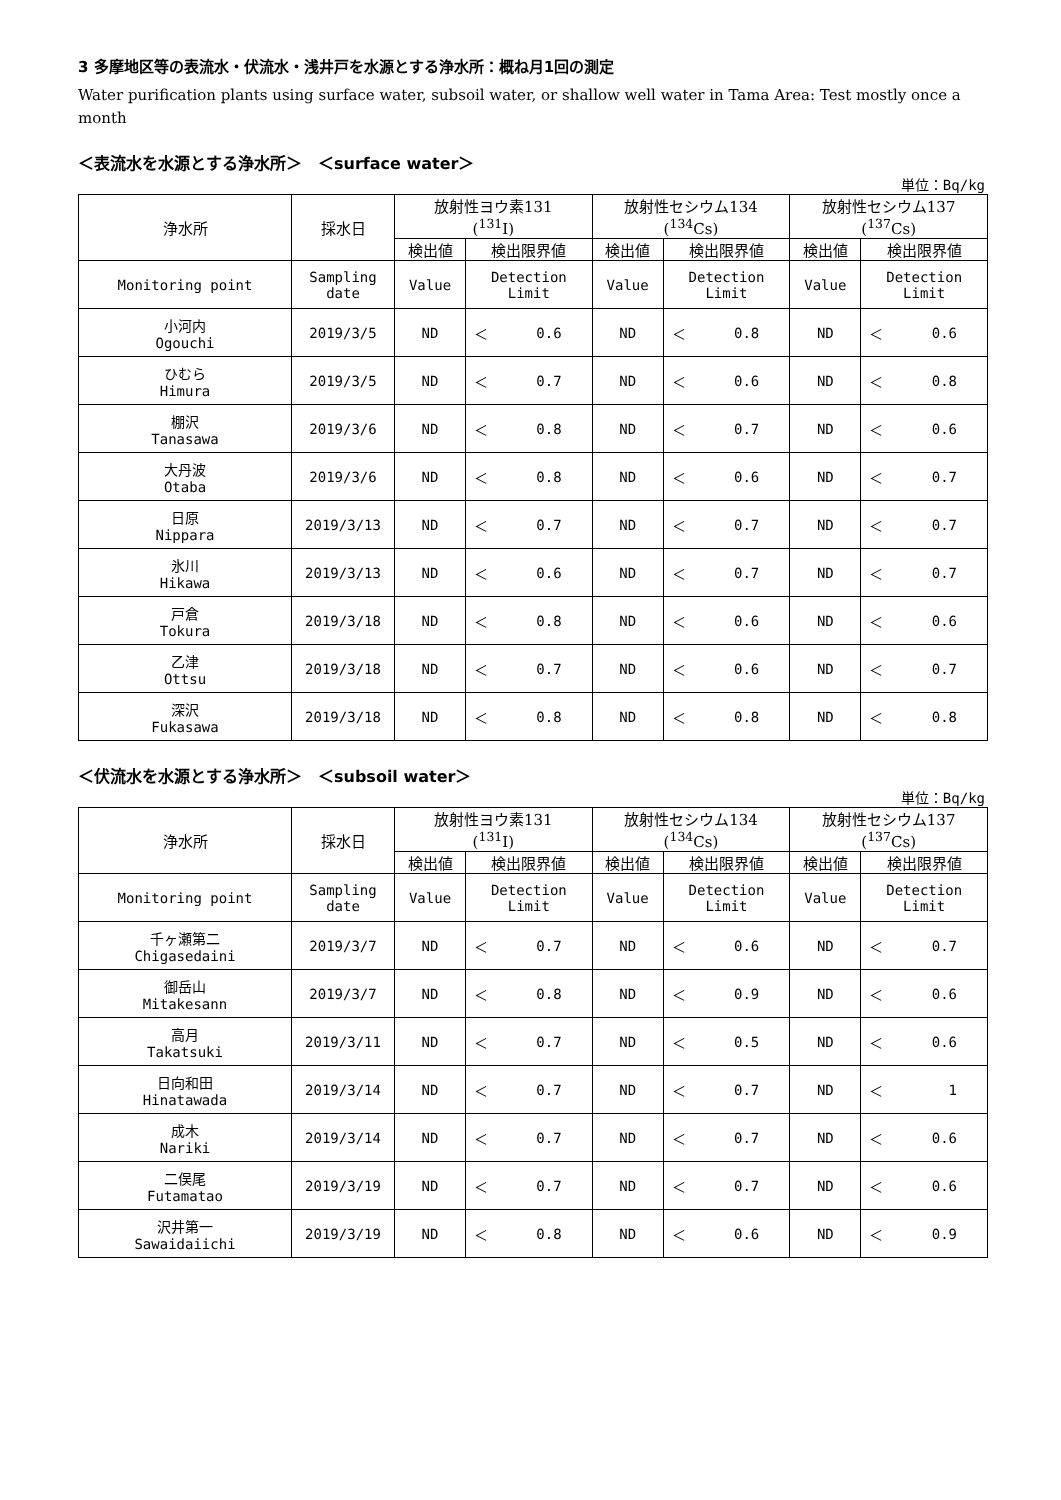3 多摩地区等の表流水・伏流水・浅井戸を水源とする浄水所：概ね月1回の測定
Water purification plants using surface water, subsoil water, or shallow well water in Tama Area: Test mostly once a month
＜表流水を水源とする浄水所＞　＜surface water＞
単位：Bq/kg
| 浄水所 | 採水日 | 放射性ヨウ素131 (<sup>131</sup>I) | | | 放射性セシウム134 (<sup>134</sup>Cs) | | | 放射性セシウム137 (<sup>137</sup>Cs) | | |
| --- | --- | --- | --- | --- | --- | --- | --- | --- | --- | --- |
| | | 検出値 | 検出限界値 | | 検出値 | 検出限界値 | | 検出値 | 検出限界値 | |
| Monitoring point | Sampling date | Value | Detection Limit | | Value | Detection Limit | | Value | Detection Limit | |
| 小河内 Ogouchi | 2019/3/5 | ND | ＜ | 0.6 | ND | ＜ | 0.8 | ND | ＜ | 0.6 |
| ひむら Himura | 2019/3/5 | ND | ＜ | 0.7 | ND | ＜ | 0.6 | ND | ＜ | 0.8 |
| 棚沢 Tanasawa | 2019/3/6 | ND | ＜ | 0.8 | ND | ＜ | 0.7 | ND | ＜ | 0.6 |
| 大丹波 Otaba | 2019/3/6 | ND | ＜ | 0.8 | ND | ＜ | 0.6 | ND | ＜ | 0.7 |
| 日原 Nippara | 2019/3/13 | ND | ＜ | 0.7 | ND | ＜ | 0.7 | ND | ＜ | 0.7 |
| 氷川 Hikawa | 2019/3/13 | ND | ＜ | 0.6 | ND | ＜ | 0.7 | ND | ＜ | 0.7 |
| 戸倉 Tokura | 2019/3/18 | ND | ＜ | 0.8 | ND | ＜ | 0.6 | ND | ＜ | 0.6 |
| 乙津 Ottsu | 2019/3/18 | ND | ＜ | 0.7 | ND | ＜ | 0.6 | ND | ＜ | 0.7 |
| 深沢 Fukasawa | 2019/3/18 | ND | ＜ | 0.8 | ND | ＜ | 0.8 | ND | ＜ | 0.8 |
＜伏流水を水源とする浄水所＞　＜subsoil water＞
単位：Bq/kg
| 浄水所 | 採水日 | 放射性ヨウ素131 (<sup>131</sup>I) | | | 放射性セシウム134 (<sup>134</sup>Cs) | | | 放射性セシウム137 (<sup>137</sup>Cs) | | |
| --- | --- | --- | --- | --- | --- | --- | --- | --- | --- | --- |
| | | 検出値 | 検出限界値 | | 検出値 | 検出限界値 | | 検出値 | 検出限界値 | |
| Monitoring point | Sampling date | Value | Detection Limit | | Value | Detection Limit | | Value | Detection Limit | |
| 千ヶ瀬第二 Chigasedaini | 2019/3/7 | ND | ＜ | 0.7 | ND | ＜ | 0.6 | ND | ＜ | 0.7 |
| 御岳山 Mitakesann | 2019/3/7 | ND | ＜ | 0.8 | ND | ＜ | 0.9 | ND | ＜ | 0.6 |
| 高月 Takatsuki | 2019/3/11 | ND | ＜ | 0.7 | ND | ＜ | 0.5 | ND | ＜ | 0.6 |
| 日向和田 Hinatawada | 2019/3/14 | ND | ＜ | 0.7 | ND | ＜ | 0.7 | ND | ＜ | 1 |
| 成木 Nariki | 2019/3/14 | ND | ＜ | 0.7 | ND | ＜ | 0.7 | ND | ＜ | 0.6 |
| 二俣尾 Futamatao | 2019/3/19 | ND | ＜ | 0.7 | ND | ＜ | 0.7 | ND | ＜ | 0.6 |
| 沢井第一 Sawaidaiichi | 2019/3/19 | ND | ＜ | 0.8 | ND | ＜ | 0.6 | ND | ＜ | 0.9 |